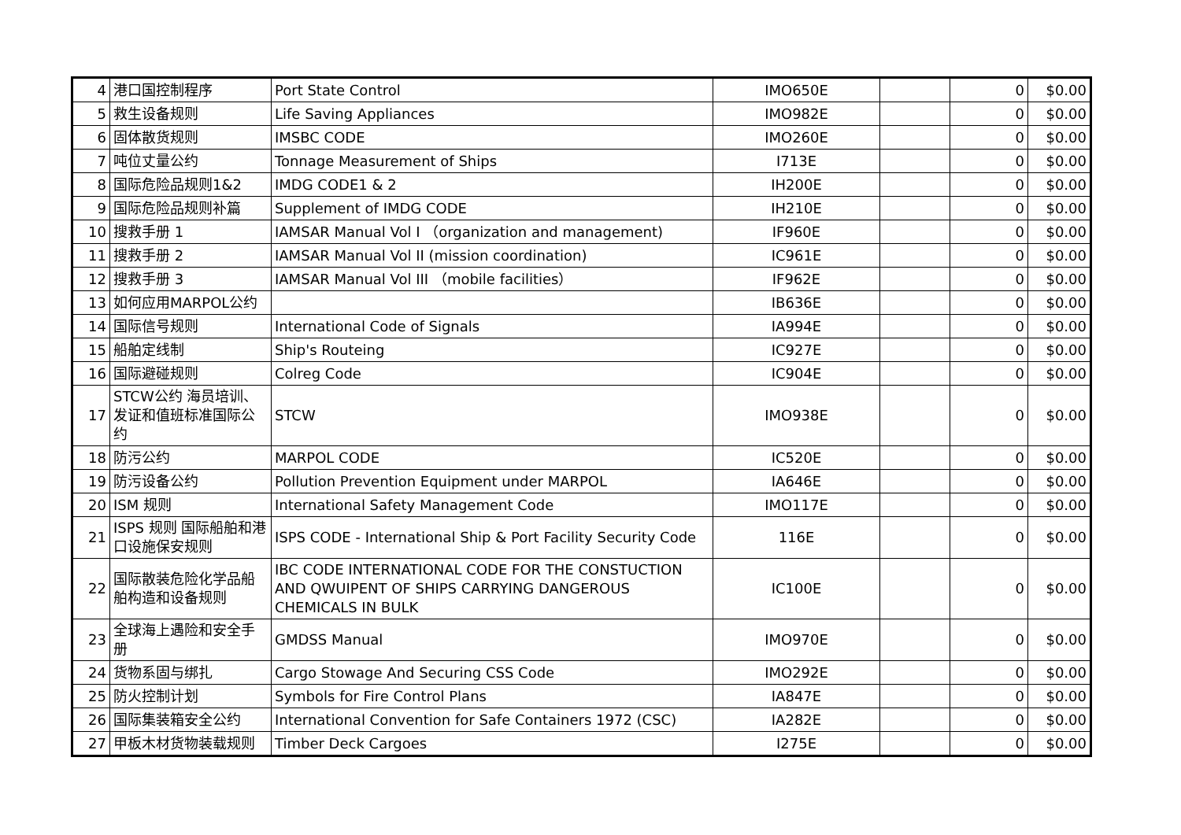| 4 | 港口国控制程序 | Port State Control | IMO650E | | 0 | $0.00 |
| 5 | 救生设备规则 | Life Saving Appliances | IMO982E | | 0 | $0.00 |
| 6 | 固体散货规则 | IMSBC CODE | IMO260E | | 0 | $0.00 |
| 7 | 吨位丈量公约 | Tonnage Measurement of Ships | I713E | | 0 | $0.00 |
| 8 | 国际危险品规则1&2 | IMDG CODE1 & 2 | IH200E | | 0 | $0.00 |
| 9 | 国际危险品规则补篇 | Supplement of IMDG CODE | IH210E | | 0 | $0.00 |
| 10 | 搜救手册 1 | IAMSAR Manual Vol I （organization and management) | IF960E | | 0 | $0.00 |
| 11 | 搜救手册 2 | IAMSAR Manual Vol II (mission coordination) | IC961E | | 0 | $0.00 |
| 12 | 搜救手册 3 | IAMSAR Manual Vol III （mobile facilities） | IF962E | | 0 | $0.00 |
| 13 | 如何应用MARPOL公约 | | IB636E | | 0 | $0.00 |
| 14 | 国际信号规则 | International Code of Signals | IA994E | | 0 | $0.00 |
| 15 | 船舶定线制 | Ship's Routeing | IC927E | | 0 | $0.00 |
| 16 | 国际避碰规则 | Colreg Code | IC904E | | 0 | $0.00 |
| 17 | STCW公约 海员培训、发证和值班标准国际公约 | STCW | IMO938E | | 0 | $0.00 |
| 18 | 防污公约 | MARPOL CODE | IC520E | | 0 | $0.00 |
| 19 | 防污设备公约 | Pollution Prevention Equipment under MARPOL | IA646E | | 0 | $0.00 |
| 20 | ISM 规则 | International Safety Management Code | IMO117E | | 0 | $0.00 |
| 21 | ISPS 规则 国际船舶和港口设施保安规则 | ISPS CODE - International Ship & Port Facility Security Code | 116E | | 0 | $0.00 |
| 22 | 国际散装危险化学品船舶构造和设备规则 | IBC CODE INTERNATIONAL CODE FOR THE CONSTUCTION AND QWUIPENT OF SHIPS CARRYING DANGEROUS CHEMICALS IN BULK | IC100E | | 0 | $0.00 |
| 23 | 全球海上遇险和安全手册 | GMDSS Manual | IMO970E | | 0 | $0.00 |
| 24 | 货物系固与绑扎 | Cargo Stowage And Securing CSS Code | IMO292E | | 0 | $0.00 |
| 25 | 防火控制计划 | Symbols for Fire Control Plans | IA847E | | 0 | $0.00 |
| 26 | 国际集装箱安全公约 | International Convention for Safe Containers 1972 (CSC) | IA282E | | 0 | $0.00 |
| 27 | 甲板木材货物装载规则 | Timber Deck Cargoes | I275E | | 0 | $0.00 |